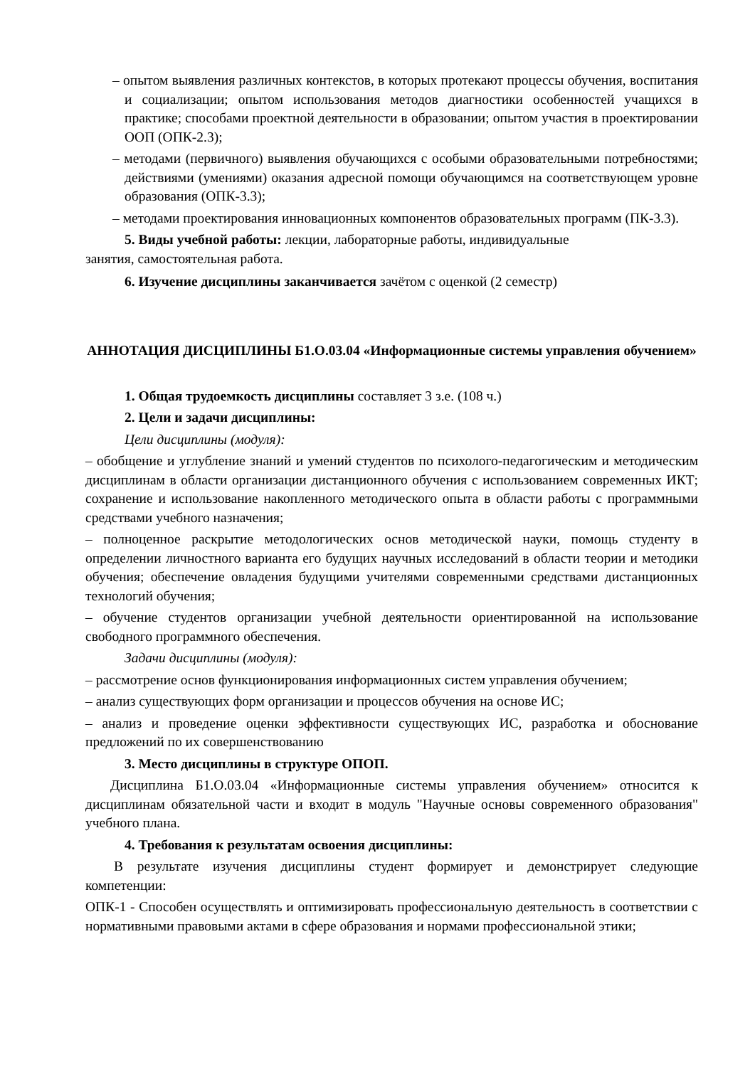– опытом выявления различных контекстов, в которых протекают процессы обучения, воспитания и социализации; опытом использования методов диагностики особенностей учащихся в практике; способами проектной деятельности в образовании; опытом участия в проектировании ООП (ОПК-2.3);
– методами (первичного) выявления обучающихся с особыми образовательными потребностями; действиями (умениями) оказания адресной помощи обучающимся на соответствующем уровне образования (ОПК-3.3);
– методами проектирования инновационных компонентов образовательных программ (ПК-3.3).
5. Виды учебной работы: лекции, лабораторные работы, индивидуальные
занятия, самостоятельная работа.
6. Изучение дисциплины заканчивается зачётом с оценкой (2 семестр)
АННОТАЦИЯ ДИСЦИПЛИНЫ Б1.О.03.04 «Информационные системы управления обучением»
1. Общая трудоемкость дисциплины составляет 3 з.е. (108 ч.)
2. Цели и задачи дисциплины:
Цели дисциплины (модуля):
– обобщение и углубление знаний и умений студентов по психолого-педагогическим и методическим дисциплинам в области организации дистанционного обучения с использованием современных ИКТ; сохранение и использование накопленного методического опыта в области работы с программными средствами учебного назначения;
– полноценное раскрытие методологических основ методической науки, помощь студенту в определении личностного варианта его будущих научных исследований в области теории и методики обучения; обеспечение овладения будущими учителями современными средствами дистанционных технологий обучения;
– обучение студентов организации учебной деятельности ориентированной на использование свободного программного обеспечения.
Задачи дисциплины (модуля):
– рассмотрение основ функционирования информационных систем управления обучением;
– анализ существующих форм организации и процессов обучения на основе ИС;
– анализ и проведение оценки эффективности существующих ИС, разработка и обоснование предложений по их совершенствованию
3. Место дисциплины в структуре ОПОП.
Дисциплина Б1.О.03.04 «Информационные системы управления обучением» относится к дисциплинам обязательной части и входит в модуль "Научные основы современного образования" учебного плана.
4. Требования к результатам освоения дисциплины:
В результате изучения дисциплины студент формирует и демонстрирует следующие компетенции:
ОПК-1 - Способен осуществлять и оптимизировать профессиональную деятельность в соответствии с нормативными правовыми актами в сфере образования и нормами профессиональной этики;